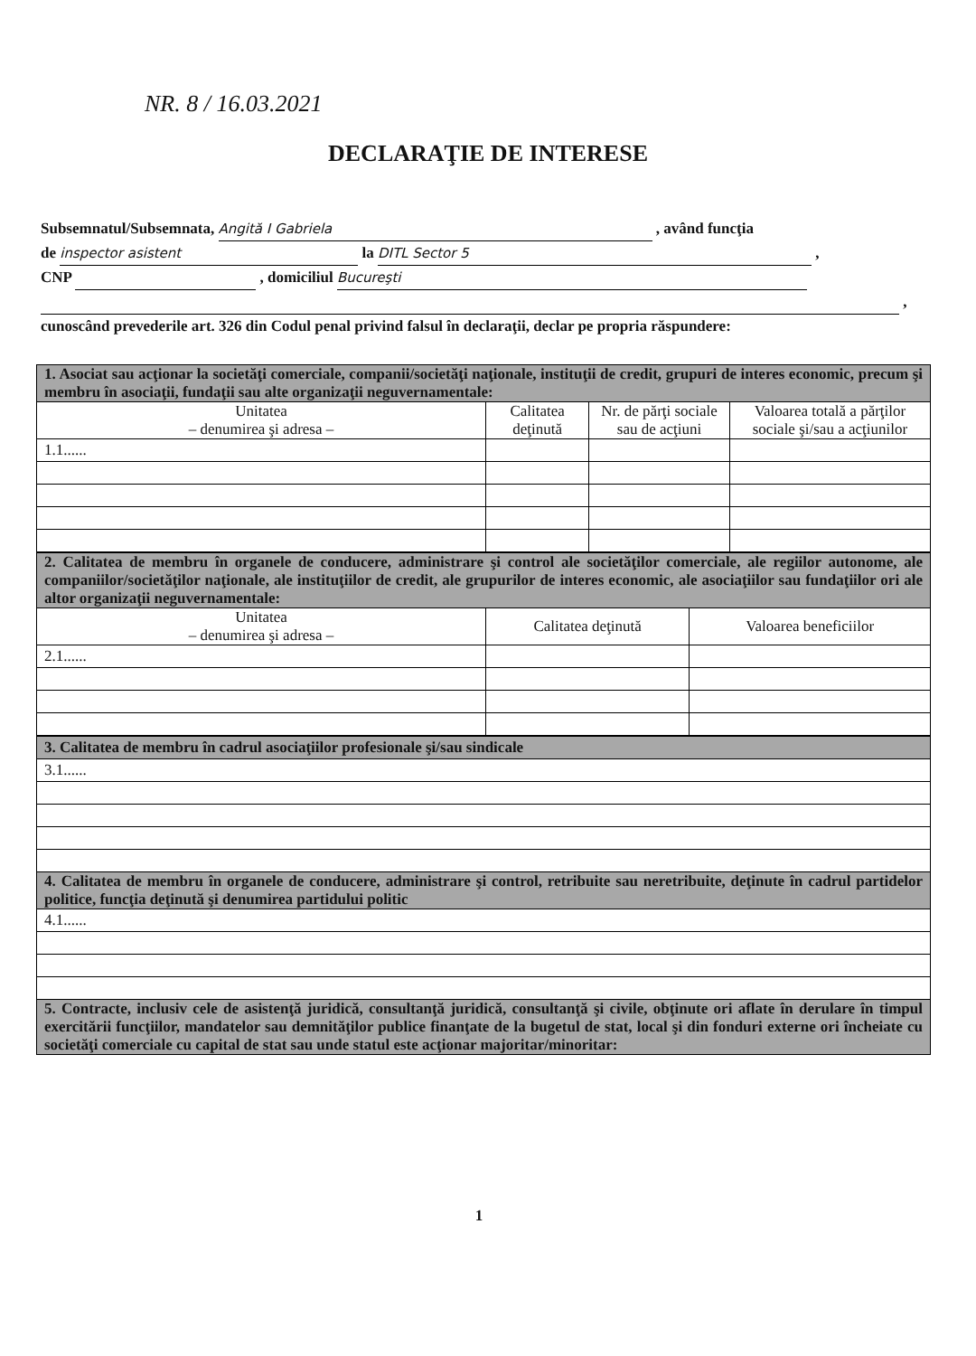NR. 8 / 16.03.2021
DECLARAŢIE DE INTERESE
Subsemnatul/Subsemnata, Angită I Gabriela , având funcţia
de inspector asistent la DITL Sector 5 ,
CNP , domiciliul Bucureşti
,
cunoscând prevederile art. 326 din Codul penal privind falsul în declaraţii, declar pe propria răspundere:
| 1. Asociat sau acţionar la societăţi comerciale, companii/societăţi naţionale, instituţii de credit, grupuri de interes economic, precum şi membru în asociaţii, fundaţii sau alte organizaţii neguvernamentale: | | | |
| Unitatea – denumirea şi adresa – | Calitatea deţinută | Nr. de părţi sociale sau de acţiuni | Valoarea totală a părţilor sociale şi/sau a acţiunilor |
| 1.1...... | | | |
| 2. Calitatea de membru în organele de conducere, administrare şi control ale societăţilor comerciale, ale regiilor autonome, ale companiilor/societăţilor naţionale, ale instituţiilor de credit, ale grupurilor de interes economic, ale asociaţiilor sau fundaţiilor ori ale altor organizaţii neguvernamentale: | | |
| Unitatea – denumirea şi adresa – | Calitatea deţinută | Valoarea beneficiilor |
| 2.1...... | | |
| 3. Calitatea de membru în cadrul asociaţiilor profesionale şi/sau sindicale |
| 3.1...... |
| 4. Calitatea de membru în organele de conducere, administrare şi control, retribuite sau neretribuite, deţinute în cadrul partidelor politice, funcţia deţinută şi denumirea partidului politic |
| 4.1...... |
| 5. Contracte, inclusiv cele de asistenţă juridică, consultanţă juridică, consultanţă şi civile, obţinute ori aflate în derulare în timpul exercitării funcţiilor, mandatelor sau demnităţilor publice finanţate de la bugetul de stat, local şi din fonduri externe ori încheiate cu societăţi comerciale cu capital de stat sau unde statul este acţionar majoritar/minoritar: |
1